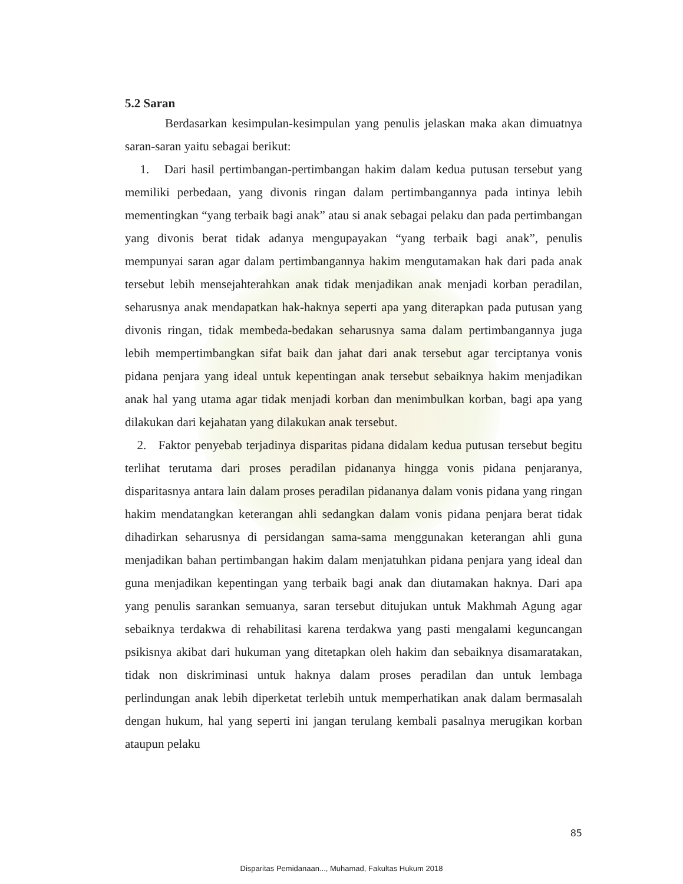5.2 Saran
Berdasarkan kesimpulan-kesimpulan yang penulis jelaskan maka akan dimuatnya saran-saran yaitu sebagai berikut:
1. Dari hasil pertimbangan-pertimbangan hakim dalam kedua putusan tersebut yang memiliki perbedaan, yang divonis ringan dalam pertimbangannya pada intinya lebih mementingkan “yang terbaik bagi anak” atau si anak sebagai pelaku dan pada pertimbangan yang divonis berat tidak adanya mengupayakan “yang terbaik bagi anak”, penulis mempunyai saran agar dalam pertimbangannya hakim mengutamakan hak dari pada anak tersebut lebih mensejahterahkan anak tidak menjadikan anak menjadi korban peradilan, seharusnya anak mendapatkan hak-haknya seperti apa yang diterapkan pada putusan yang divonis ringan, tidak membeda-bedakan seharusnya sama dalam pertimbangannya juga lebih mempertimbangkan sifat baik dan jahat dari anak tersebut agar terciptanya vonis pidana penjara yang ideal untuk kepentingan anak tersebut sebaiknya hakim menjadikan anak hal yang utama agar tidak menjadi korban dan menimbulkan korban, bagi apa yang dilakukan dari kejahatan yang dilakukan anak tersebut.
2. Faktor penyebab terjadinya disparitas pidana didalam kedua putusan tersebut begitu terlihat terutama dari proses peradilan pidananya hingga vonis pidana penjaranya, disparitasnya antara lain dalam proses peradilan pidananya dalam vonis pidana yang ringan hakim mendatangkan keterangan ahli sedangkan dalam vonis pidana penjara berat tidak dihadirkan seharusnya di persidangan sama-sama menggunakan keterangan ahli guna menjadikan bahan pertimbangan hakim dalam menjatuhkan pidana penjara yang ideal dan guna menjadikan kepentingan yang terbaik bagi anak dan diutamakan haknya. Dari apa yang penulis sarankan semuanya, saran tersebut ditujukan untuk Makhmah Agung agar sebaiknya terdakwa di rehabilitasi karena terdakwa yang pasti mengalami keguncangan psikisnya akibat dari hukuman yang ditetapkan oleh hakim dan sebaiknya disamaratakan, tidak non diskriminasi untuk haknya dalam proses peradilan dan untuk lembaga perlindungan anak lebih diperketat terlebih untuk memperhatikan anak dalam bermasalah dengan hukum, hal yang seperti ini jangan terulang kembali pasalnya merugikan korban ataupun pelaku
85
Disparitas Pemidanaan..., Muhamad, Fakultas Hukum 2018